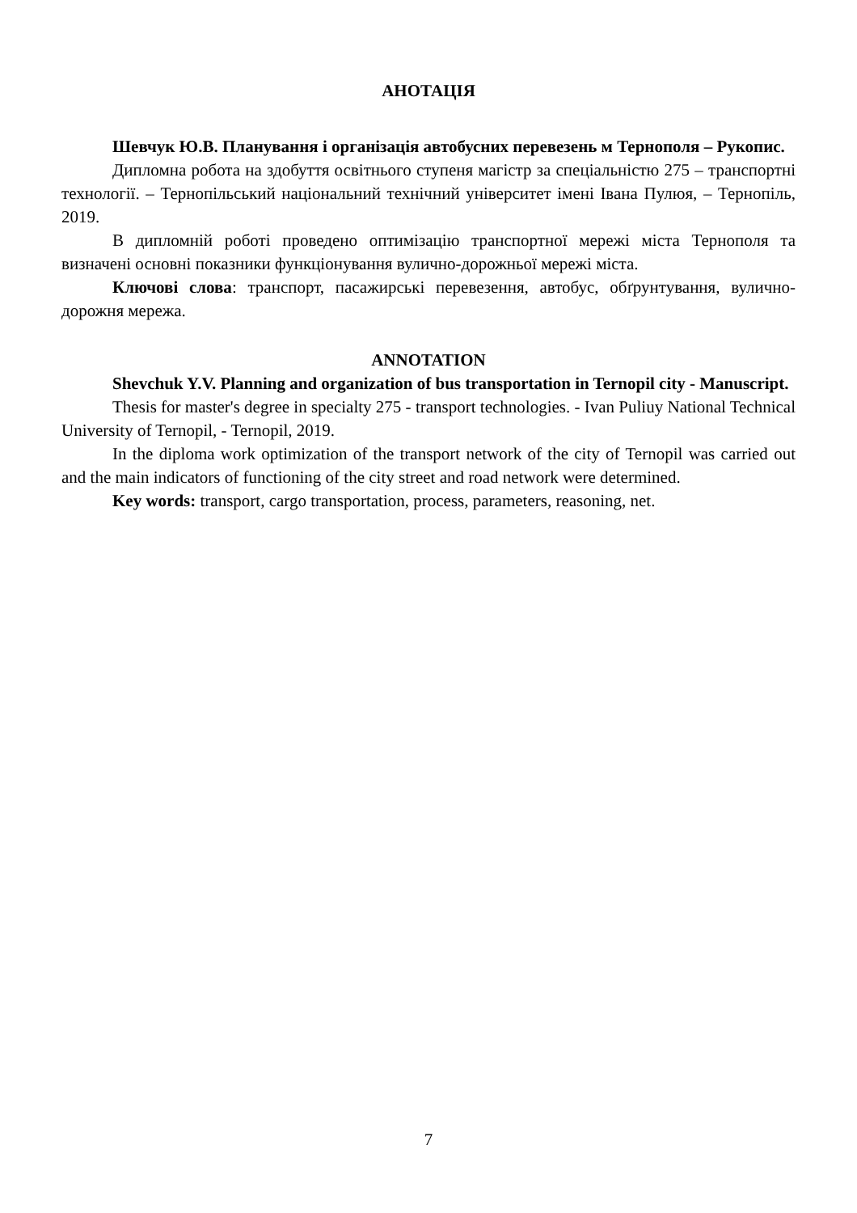АНОТАЦІЯ
Шевчук Ю.В. Планування і організація автобусних перевезень м Тернополя – Рукопис.
Дипломна робота на здобуття освітнього ступеня магістр за спеціальністю 275 – транспортні технології. – Тернопільський національний технічний університет імені Івана Пулюя, – Тернопіль, 2019.
В дипломній роботі проведено оптимізацію транспортної мережі міста Тернополя та визначені основні показники функціонування вулично-дорожньої мережі міста.
Ключові слова: транспорт, пасажирські перевезення, автобус, обґрунтування, вулично-дорожня мережа.
ANNOTATION
Shevchuk Y.V. Planning and organization of bus transportation in Ternopil city - Manuscript.
Thesis for master's degree in specialty 275 - transport technologies. - Ivan Puliuy National Technical University of Ternopil, - Ternopil, 2019.
In the diploma work optimization of the transport network of the city of Ternopil was carried out and the main indicators of functioning of the city street and road network were determined.
Key words: transport, cargo transportation, process, parameters, reasoning, net.
7